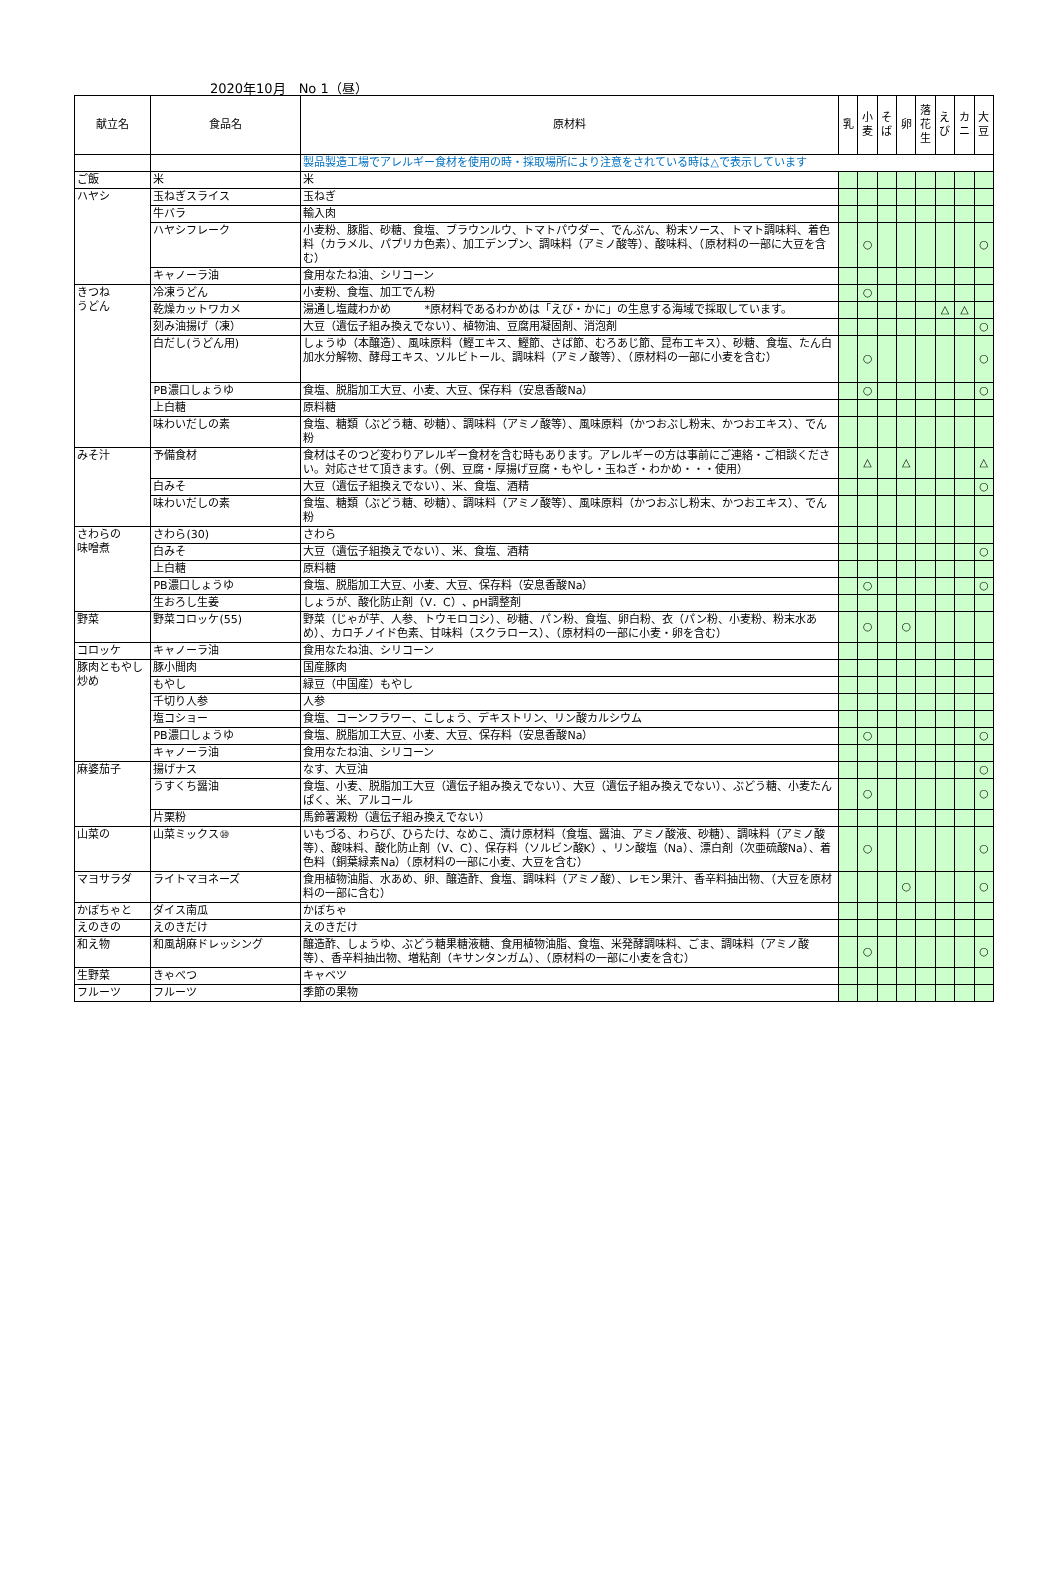2020年10月　No 1（昼）
| 献立名 | 食品名 | 原材料 | 乳 | 小麦 | そば | 卵 | 落花生 | えび | カニ | 大豆 |
| --- | --- | --- | --- | --- | --- | --- | --- | --- | --- | --- |
| | | 製品製造工場でアレルギー食材を使用の時・採取場所により注意をされている時は△で表示しています | | | | | | | | |
| ご飯 | 米 | 米 | | | | | | | | |
| ハヤシ | 玉ねぎスライス | 玉ねぎ | | | | | | | | |
| | 牛バラ | 輸入肉 | | | | | | | | |
| | ハヤシフレーク | 小麦粉、豚脂、砂糖、食塩、ブラウンルウ、トマトパウダー、でんぷん、粉末ソース、トマト調味料、着色料（カラメル、パプリカ色素）、加工デンプン、調味料（アミノ酸等）、酸味料、（原材料の一部に大豆を含む） | | ○ | | | | | | ○ |
| | キャノーラ油 | 食用なたね油、シリコーン | | | | | | | | |
| きつね うどん | 冷凍うどん | 小麦粉、食塩、加工でん粉 | | ○ | | | | | | |
| | 乾燥カットワカメ | 湯通し塩蔵わかめ *原材料であるわかめは「えび・かに」の生息する海域で採取しています。 | | | | | | △ | △ | |
| | 刻み油揚げ（凍） | 大豆（遺伝子組み換えでない）、植物油、豆腐用凝固剤、消泡剤 | | | | | | | | ○ |
| | 白だし(うどん用) | しょうゆ（本醸造）、風味原料（鰹エキス、鰹節、さば節、むろあじ節、昆布エキス）、砂糖、食塩、たん白加水分解物、酵母エキス、ソルビトール、調味料（アミノ酸等）、（原材料の一部に小麦を含む） | | ○ | | | | | | ○ |
| | PB濃口しょうゆ | 食塩、脱脂加工大豆、小麦、大豆、保存料（安息香酸Na） | | ○ | | | | | | ○ |
| | 上白糖 | 原料糖 | | | | | | | | |
| | 味わいだしの素 | 食塩、糖類（ぶどう糖、砂糖）、調味料（アミノ酸等）、風味原料（かつおぶし粉末、かつおエキス）、でん粉 | | | | | | | | |
| みそ汁 | 予備食材 | 食材はそのつど変わりアレルギー食材を含む時もあります。アレルギーの方は事前にご連絡・ご相談ください。対応させて頂きます。（例、豆腐・厚揚げ豆腐・もやし・玉ねぎ・わかめ・・・使用） | | △ | | △ | | | | △ |
| | 白みそ | 大豆（遺伝子組換えでない）、米、食塩、酒精 | | | | | | | | ○ |
| | 味わいだしの素 | 食塩、糖類（ぶどう糖、砂糖）、調味料（アミノ酸等）、風味原料（かつおぶし粉末、かつおエキス）、でん粉 | | | | | | | | |
| さわらの 味噌煮 | さわら(30) | さわら | | | | | | | | |
| | 白みそ | 大豆（遺伝子組換えでない）、米、食塩、酒精 | | | | | | | | ○ |
| | 上白糖 | 原料糖 | | | | | | | | |
| | PB濃口しょうゆ | 食塩、脱脂加工大豆、小麦、大豆、保存料（安息香酸Na） | | ○ | | | | | | ○ |
| | 生おろし生姜 | しょうが、酸化防止剤（V．C）、pH調整剤 | | | | | | | | |
| 野菜 | 野菜コロッケ(55) | 野菜（じゃが芋、人参、トウモロコシ）、砂糖、パン粉、食塩、卵白粉、衣（パン粉、小麦粉、粉末水あめ）、カロチノイド色素、甘味料（スクラロース）、（原材料の一部に小麦・卵を含む） | | ○ | | ○ | | | | |
| コロッケ | キャノーラ油 | 食用なたね油、シリコーン | | | | | | | | |
| 豚肉ともやし 炒め | 豚小間肉 | 国産豚肉 | | | | | | | | |
| | もやし | 緑豆（中国産）もやし | | | | | | | | |
| | 千切り人参 | 人参 | | | | | | | | |
| | 塩コショー | 食塩、コーンフラワー、こしょう、デキストリン、リン酸カルシウム | | | | | | | | |
| | PB濃口しょうゆ | 食塩、脱脂加工大豆、小麦、大豆、保存料（安息香酸Na） | | ○ | | | | | | ○ |
| | キャノーラ油 | 食用なたね油、シリコーン | | | | | | | | |
| 麻婆茄子 | 揚げナス | なす、大豆油 | | | | | | | | ○ |
| | うすくち醤油 | 食塩、小麦、脱脂加工大豆（遺伝子組み換えでない）、大豆（遺伝子組み換えでない）、ぶどう糖、小麦たんぱく、米、アルコール | | ○ | | | | | | ○ |
| | 片栗粉 | 馬鈴薯澱粉（遺伝子組み換えでない） | | | | | | | | |
| 山菜の | 山菜ミックス⑩ | いもづる、わらび、ひらたけ、なめこ、漬け原材料（食塩、醤油、アミノ酸液、砂糖）、調味料（アミノ酸等）、酸味料、酸化防止剤（V、C）、保存料（ソルビン酸K）、リン酸塩（Na）、漂白剤（次亜硫酸Na）、着色料（銅葉緑素Na）（原材料の一部に小麦、大豆を含む） | | ○ | | | | | | ○ |
| マヨサラダ | ライトマヨネーズ | 食用植物油脂、水あめ、卵、醸造酢、食塩、調味料（アミノ酸）、レモン果汁、香辛料抽出物、（大豆を原材料の一部に含む） | | | | ○ | | | | ○ |
| かぼちゃと | ダイス南瓜 | かぼちゃ | | | | | | | | |
| えのきの | えのきだけ | えのきだけ | | | | | | | | |
| 和え物 | 和風胡麻ドレッシング | 醸造酢、しょうゆ、ぶどう糖果糖液糖、食用植物油脂、食塩、米発酵調味料、ごま、調味料（アミノ酸等）、香辛料抽出物、増粘剤（キサンタンガム）、（原材料の一部に小麦を含む） | | ○ | | | | | | ○ |
| 生野菜 | きゃべつ | キャベツ | | | | | | | | |
| フルーツ | フルーツ | 季節の果物 | | | | | | | | |